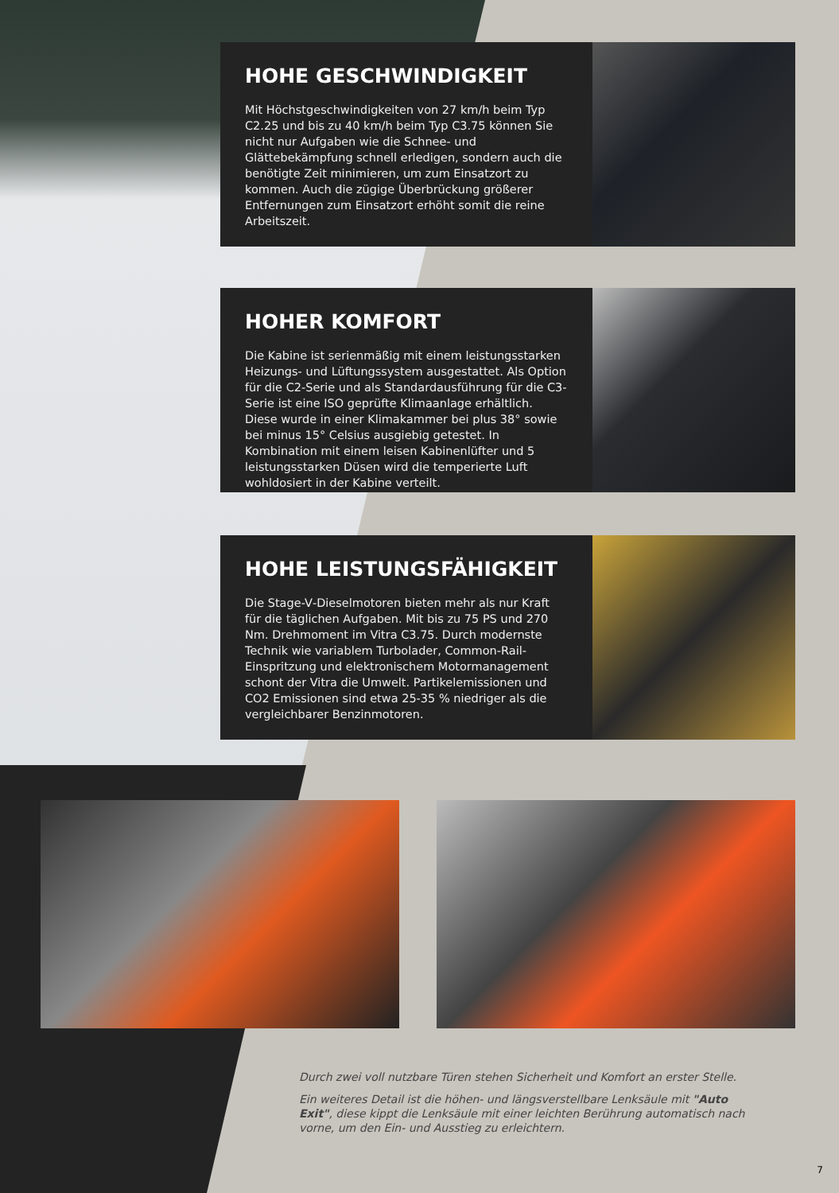HOHE GESCHWINDIGKEIT
Mit Höchstgeschwindigkeiten von 27 km/h beim Typ C2.25 und bis zu 40 km/h beim Typ C3.75 können Sie nicht nur Aufgaben wie die Schnee- und Glättebekämpfung schnell erledigen, sondern auch die benötigte Zeit minimieren, um zum Einsatzort zu kommen. Auch die zügige Überbrückung größerer Entfernungen zum Einsatzort erhöht somit die reine Arbeitszeit.
HOHER KOMFORT
Die Kabine ist serienmäßig mit einem leistungsstarken Heizungs- und Lüftungssystem ausgestattet. Als Option für die C2-Serie und als Standardausführung für die C3-Serie ist eine ISO geprüfte Klimaanlage erhältlich. Diese wurde in einer Klimakammer bei plus 38° sowie bei minus 15° Celsius ausgiebig getestet. In Kombination mit einem leisen Kabinenlüfter und 5 leistungsstarken Düsen wird die temperierte Luft wohldosiert in der Kabine verteilt.
HOHE LEISTUNGSFÄHIGKEIT
Die Stage-V-Dieselmotoren bieten mehr als nur Kraft für die täglichen Aufgaben. Mit bis zu 75 PS und 270 Nm. Drehmoment im Vitra C3.75. Durch modernste Technik wie variablem Turbolader, Common-Rail-Einspritzung und elektronischem Motormanagement schont der Vitra die Umwelt. Partikelemissionen und CO2 Emissionen sind etwa 25-35 % niedriger als die vergleichbarer Benzinmotoren.
Durch zwei voll nutzbare Türen stehen Sicherheit und Komfort an erster Stelle.
Ein weiteres Detail ist die höhen- und längsverstellbare Lenksäule mit "Auto Exit", diese kippt die Lenksäule mit einer leichten Berührung automatisch nach vorne, um den Ein- und Ausstieg zu erleichtern.
7